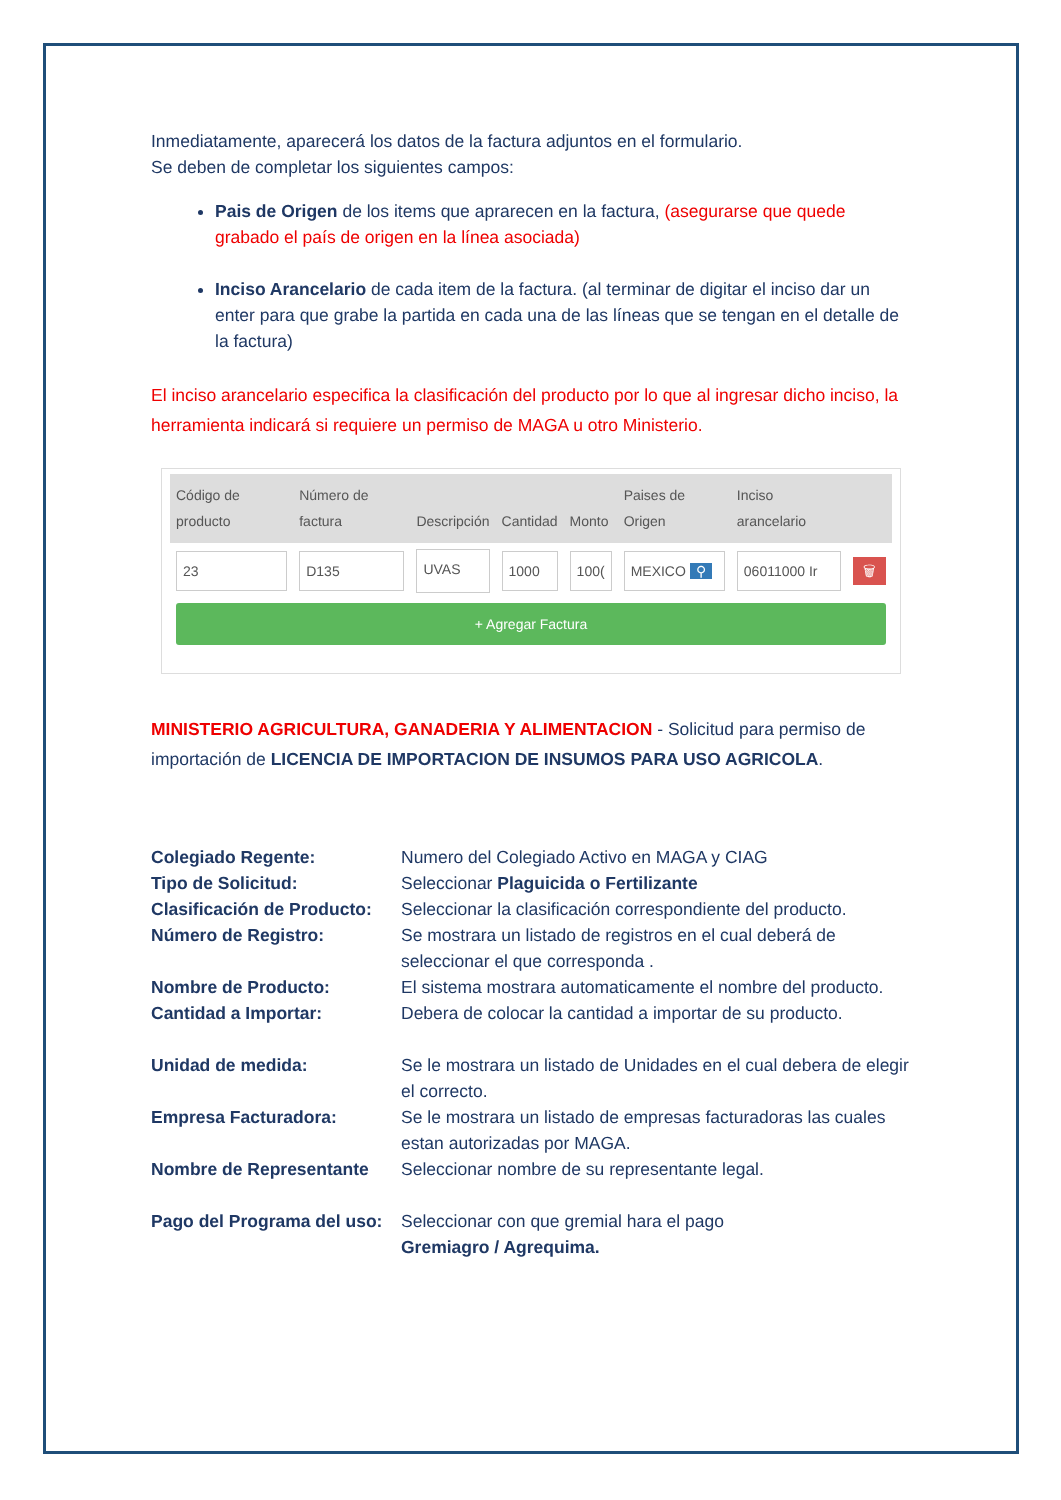Inmediatamente, aparecerá los datos de la factura adjuntos en el formulario.
Se deben de completar los siguientes campos:
Pais de Origen de los items que aprarecen en la factura, (asegurarse que quede grabado el país de origen en la línea asociada)
Inciso Arancelario de cada item de la factura. (al terminar de digitar el inciso dar un enter para que grabe la partida en cada una de las líneas que se tengan en el detalle de la factura)
El inciso arancelario especifica la clasificación del producto por lo que al ingresar dicho inciso, la herramienta indicará si requiere un permiso de MAGA u otro Ministerio.
| Código de producto | Número de factura | Descripción | Cantidad | Monto | Paises de Origen | Inciso arancelario | |
| --- | --- | --- | --- | --- | --- | --- | --- |
| 23 | D135 | UVAS | 1000 | 100( | MEXICO ⚲ | 06011000 Ir | 🗑 |
+ Agregar Factura
MINISTERIO AGRICULTURA, GANADERIA Y ALIMENTACION - Solicitud para permiso de importación de LICENCIA DE IMPORTACION DE INSUMOS PARA USO AGRICOLA.
Colegiado Regente: Numero del Colegiado Activo en MAGA y CIAG Tipo de Solicitud: Seleccionar Plaguicida o Fertilizante Clasificación de Producto: Seleccionar la clasificación correspondiente del producto. Número de Registro: Se mostrara un listado de registros en el cual deberá de seleccionar el que corresponda . Nombre de Producto: El sistema mostrara automaticamente el nombre del producto. Cantidad a Importar: Debera de colocar la cantidad a importar de su producto. Unidad de medida: Se le mostrara un listado de Unidades en el cual debera de elegir el correcto. Empresa Facturadora: Se le mostrara un listado de empresas facturadoras las cuales estan autorizadas por MAGA. Nombre de Representante Seleccionar nombre de su representante legal. Pago del Programa del uso: Seleccionar con que gremial hara el pago
Gremiagro / Agrequima.